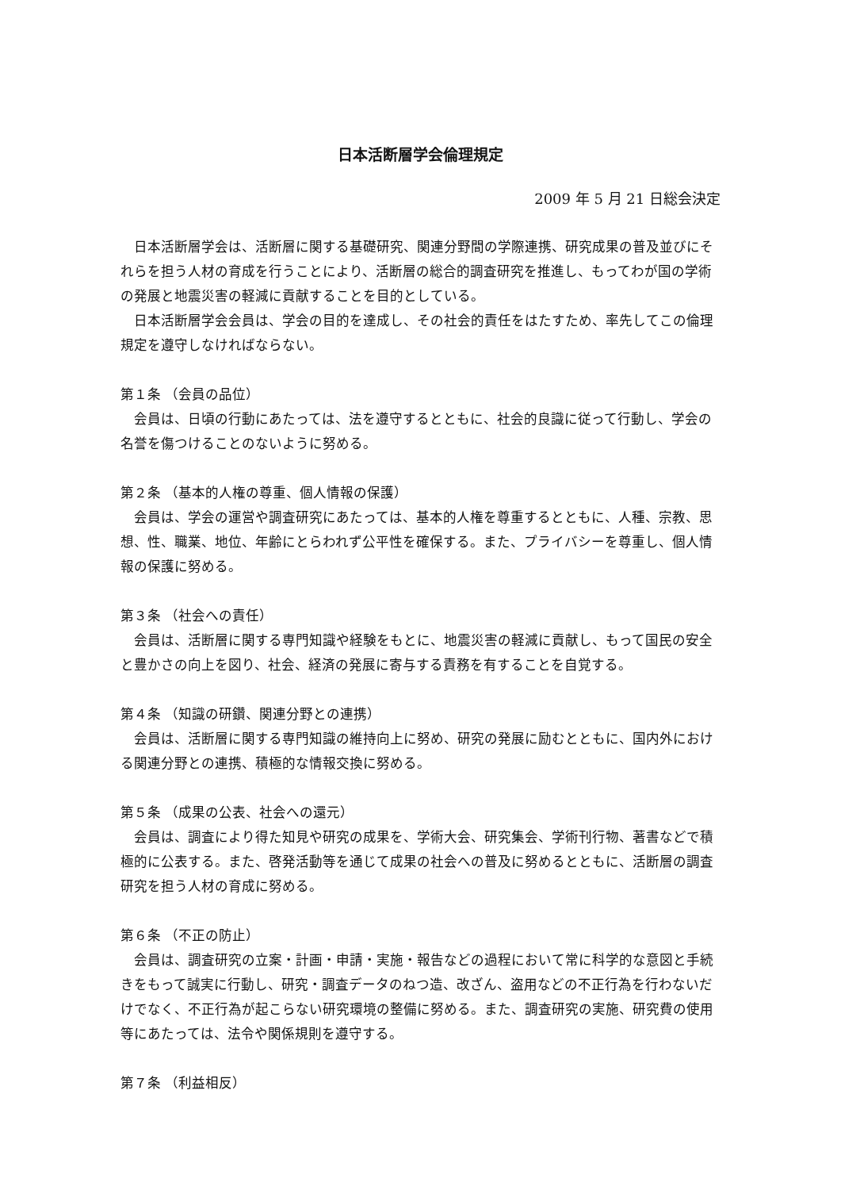日本活断層学会倫理規定
2009 年 5 月 21 日総会決定
日本活断層学会は、活断層に関する基礎研究、関連分野間の学際連携、研究成果の普及並びにそれらを担う人材の育成を行うことにより、活断層の総合的調査研究を推進し、もってわが国の学術の発展と地震災害の軽減に貢献することを目的としている。
日本活断層学会会員は、学会の目的を達成し、その社会的責任をはたすため、率先してこの倫理規定を遵守しなければならない。
第１条 （会員の品位）
会員は、日頃の行動にあたっては、法を遵守するとともに、社会的良識に従って行動し、学会の名誉を傷つけることのないように努める。
第２条 （基本的人権の尊重、個人情報の保護）
会員は、学会の運営や調査研究にあたっては、基本的人権を尊重するとともに、人種、宗教、思想、性、職業、地位、年齢にとらわれず公平性を確保する。また、プライバシーを尊重し、個人情報の保護に努める。
第３条 （社会への責任）
会員は、活断層に関する専門知識や経験をもとに、地震災害の軽減に貢献し、もって国民の安全と豊かさの向上を図り、社会、経済の発展に寄与する責務を有することを自覚する。
第４条 （知識の研鑽、関連分野との連携）
会員は、活断層に関する専門知識の維持向上に努め、研究の発展に励むとともに、国内外における関連分野との連携、積極的な情報交換に努める。
第５条 （成果の公表、社会への還元）
会員は、調査により得た知見や研究の成果を、学術大会、研究集会、学術刊行物、著書などで積極的に公表する。また、啓発活動等を通じて成果の社会への普及に努めるとともに、活断層の調査研究を担う人材の育成に努める。
第６条 （不正の防止）
会員は、調査研究の立案・計画・申請・実施・報告などの過程において常に科学的な意図と手続きをもって誠実に行動し、研究・調査データのねつ造、改ざん、盗用などの不正行為を行わないだけでなく、不正行為が起こらない研究環境の整備に努める。また、調査研究の実施、研究費の使用等にあたっては、法令や関係規則を遵守する。
第７条 （利益相反）